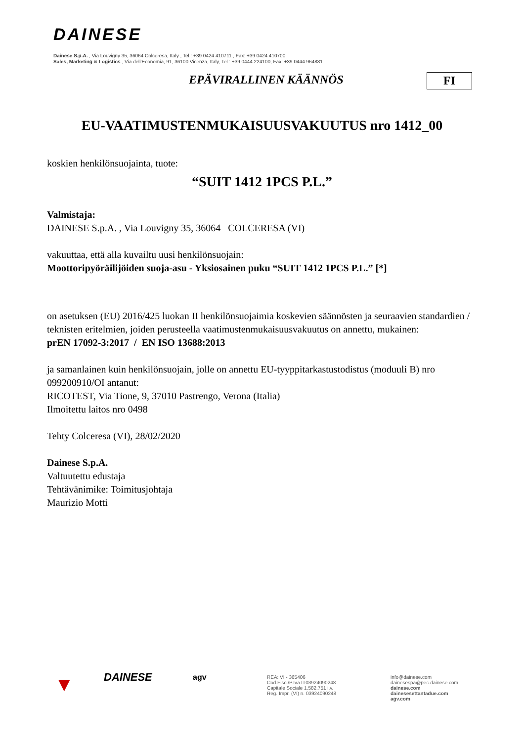DAINESE
Dainese S.p.A. , Via Louvigny 35, 36064 Colceresa, Italy , Tel.: +39 0424 410711 , Fax: +39 0424 410700
Sales, Marketing & Logistics , Via dell'Economia, 91, 36100 Vicenza, Italy, Tel.: +39 0444 224100, Fax: +39 0444 964881
EPÄVIRALLINEN KÄÄNNÖS FI
EU-VAATIMUSTENMUKAISUUSVAKUUTUS nro 1412_00
koskien henkilönsuojainta, tuote:
“SUIT 1412 1PCS P.L.”
Valmistaja:
DAINESE S.p.A. , Via Louvigny 35, 36064 COLCERESA (VI)
vakuuttaa, että alla kuvailtu uusi henkilönsuojain:
Moottoripyöräilijöiden suoja-asu - Yksiosainen puku “SUIT 1412 1PCS P.L.” [*]
on asetuksen (EU) 2016/425 luokan II henkilönsuojaimia koskevien säännösten ja seuraavien standardien / teknisten eritelmien, joiden perusteella vaatimustenmukaisuusvakuutus on annettu, mukainen:
prEN 17092-3:2017 / EN ISO 13688:2013
ja samanlainen kuin henkilönsuojain, jolle on annettu EU-tyyppitarkastustodistus (moduuli B) nro 099200910/OI antanut:
RICOTEST, Via Tione, 9, 37010 Pastrengo, Verona (Italia)
Ilmoitettu laitos nro 0498
Tehty Colceresa (VI), 28/02/2020
Dainese S.p.A.
Valtuutettu edustaja
Tehtävänimike: Toimitusjohtaja
Maurizio Motti
▼
DAINESE
agv
REA: VI - 365406
Cod.Fisc./P.Iva IT03924090248
Capitale Sociale 1.582.751 i.v.
Reg. Impr. (VI) n. 03924090248
info@dainese.com
dainesespa@pec.dainese.com
dainese.com
dainesesettantadue.com
agv.com